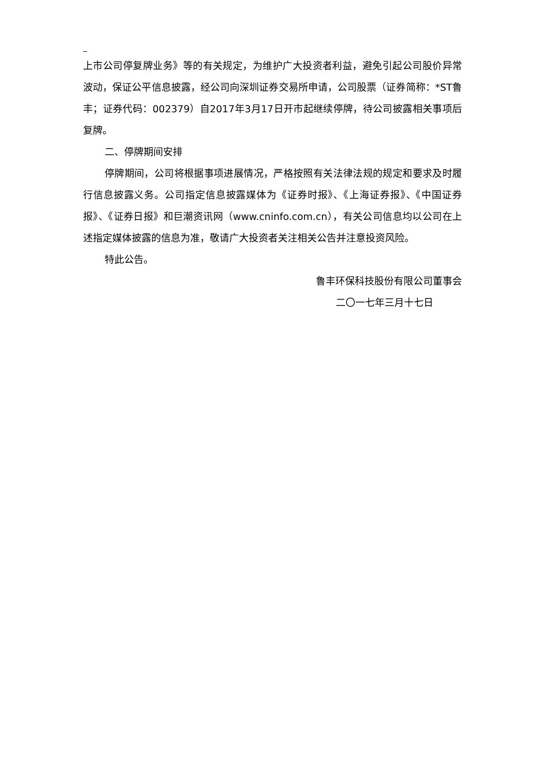上市公司停复牌业务》等的有关规定，为维护广大投资者利益，避免引起公司股价异常波动，保证公平信息披露，经公司向深圳证券交易所申请，公司股票（证券简称：*ST鲁丰；证券代码：002379）自2017年3月17日开市起继续停牌，待公司披露相关事项后复牌。
二、停牌期间安排
停牌期间，公司将根据事项进展情况，严格按照有关法律法规的规定和要求及时履行信息披露义务。公司指定信息披露媒体为《证券时报》、《上海证券报》、《中国证券报》、《证券日报》和巨潮资讯网（www.cninfo.com.cn），有关公司信息均以公司在上述指定媒体披露的信息为准，敬请广大投资者关注相关公告并注意投资风险。
特此公告。
鲁丰环保科技股份有限公司董事会
二〇一七年三月十七日